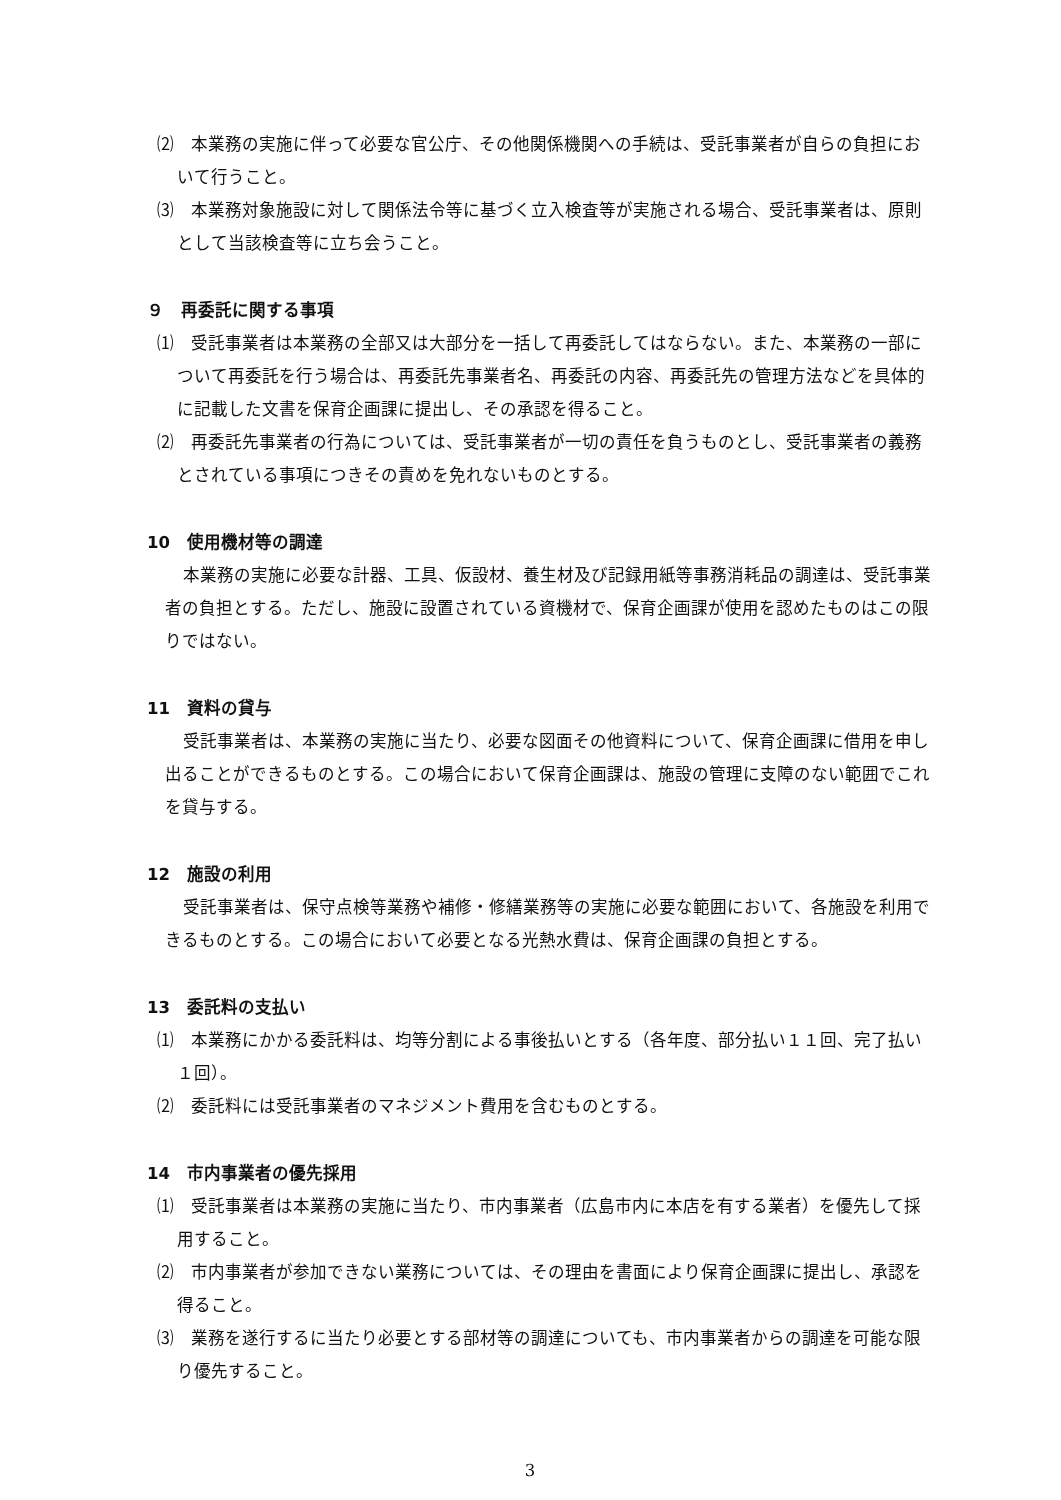⑵　本業務の実施に伴って必要な官公庁、その他関係機関への手続は、受託事業者が自らの負担において行うこと。
⑶　本業務対象施設に対して関係法令等に基づく立入検査等が実施される場合、受託事業者は、原則として当該検査等に立ち会うこと。
９　再委託に関する事項
⑴　受託事業者は本業務の全部又は大部分を一括して再委託してはならない。また、本業務の一部について再委託を行う場合は、再委託先事業者名、再委託の内容、再委託先の管理方法などを具体的に記載した文書を保育企画課に提出し、その承認を得ること。
⑵　再委託先事業者の行為については、受託事業者が一切の責任を負うものとし、受託事業者の義務とされている事項につきその責めを免れないものとする。
10　使用機材等の調達
本業務の実施に必要な計器、工具、仮設材、養生材及び記録用紙等事務消耗品の調達は、受託事業者の負担とする。ただし、施設に設置されている資機材で、保育企画課が使用を認めたものはこの限りではない。
11　資料の貸与
受託事業者は、本業務の実施に当たり、必要な図面その他資料について、保育企画課に借用を申し出ることができるものとする。この場合において保育企画課は、施設の管理に支障のない範囲でこれを貸与する。
12　施設の利用
受託事業者は、保守点検等業務や補修・修繕業務等の実施に必要な範囲において、各施設を利用できるものとする。この場合において必要となる光熱水費は、保育企画課の負担とする。
13　委託料の支払い
⑴　本業務にかかる委託料は、均等分割による事後払いとする（各年度、部分払い１１回、完了払い１回）。
⑵　委託料には受託事業者のマネジメント費用を含むものとする。
14　市内事業者の優先採用
⑴　受託事業者は本業務の実施に当たり、市内事業者（広島市内に本店を有する業者）を優先して採用すること。
⑵　市内事業者が参加できない業務については、その理由を書面により保育企画課に提出し、承認を得ること。
⑶　業務を遂行するに当たり必要とする部材等の調達についても、市内事業者からの調達を可能な限り優先すること。
3